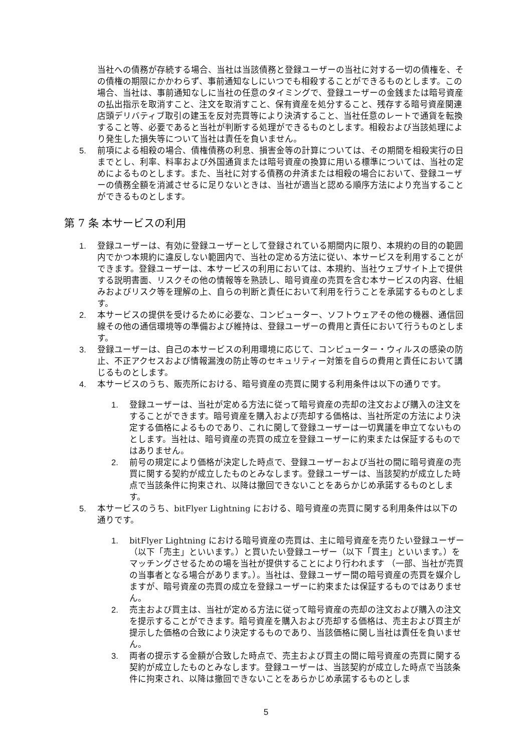当社への債務が存続する場合、当社は当該債務と登録ユーザーの当社に対する一切の債権を、その債権の期限にかかわらず、事前通知なしにいつでも相殺することができるものとします。この場合、当社は、事前通知なしに当社の任意のタイミングで、登録ユーザーの金銭または暗号資産の払出指示を取消すこと、注文を取消すこと、保有資産を処分すること、残存する暗号資産関連店頭デリバティブ取引の建玉を反対売買等により決済すること、当社任意のレートで通貨を転換すること等、必要であると当社が判断する処理ができるものとします。相殺および当該処理により発生した損失等について当社は責任を負いません。
5. 前項による相殺の場合、債権債務の利息、損害金等の計算については、その期間を相殺実行の日までとし、利率、料率および外国通貨または暗号資産の換算に用いる標準については、当社の定めによるものとします。また、当社に対する債務の弁済または相殺の場合において、登録ユーザーの債務全額を消滅させるに足りないときは、当社が適当と認める順序方法により充当することができるものとします。
第 7 条 本サービスの利用
1. 登録ユーザーは、有効に登録ユーザーとして登録されている期間内に限り、本規約の目的の範囲内でかつ本規約に違反しない範囲内で、当社の定める方法に従い、本サービスを利用することができます。登録ユーザーは、本サービスの利用においては、本規約、当社ウェブサイト上で提供する説明書面、リスクその他の情報等を熟読し、暗号資産の売買を含む本サービスの内容、仕組みおよびリスク等を理解の上、自らの判断と責任において利用を行うことを承諾するものとします。
2. 本サービスの提供を受けるために必要な、コンピューター、ソフトウェアその他の機器、通信回線その他の通信環境等の準備および維持は、登録ユーザーの費用と責任において行うものとします。
3. 登録ユーザーは、自己の本サービスの利用環境に応じて、コンピューター・ウィルスの感染の防止、不正アクセスおよび情報漏洩の防止等のセキュリティー対策を自らの費用と責任において講じるものとします。
4. 本サービスのうち、販売所における、暗号資産の売買に関する利用条件は以下の通りです。
1. 登録ユーザーは、当社が定める方法に従って暗号資産の売却の注文および購入の注文をすることができます。暗号資産を購入および売却する価格は、当社所定の方法により決定する価格によるものであり、これに関して登録ユーザーは一切異議を申立てないものとします。当社は、暗号資産の売買の成立を登録ユーザーに約束または保証するものではありません。
2. 前号の規定により価格が決定した時点で、登録ユーザーおよび当社の間に暗号資産の売買に関する契約が成立したものとみなします。登録ユーザーは、当該契約が成立した時点で当該条件に拘束され、以降は撤回できないことをあらかじめ承諾するものとします。
5. 本サービスのうち、bitFlyer Lightning における、暗号資産の売買に関する利用条件は以下の通りです。
1. bitFlyer Lightning における暗号資産の売買は、主に暗号資産を売りたい登録ユーザー（以下「売主」といいます。）と買いたい登録ユーザー（以下「買主」といいます。）をマッチングさせるための場を当社が提供することにより行われます （一部、当社が売買の当事者となる場合があります。）。当社は、登録ユーザー間の暗号資産の売買を媒介しますが、暗号資産の売買の成立を登録ユーザーに約束または保証するものではありません。
2. 売主および買主は、当社が定める方法に従って暗号資産の売却の注文および購入の注文を提示することができます。暗号資産を購入および売却する価格は、売主および買主が提示した価格の合致により決定するものであり、当該価格に関し当社は責任を負いません。
3. 両者の提示する金額が合致した時点で、売主および買主の間に暗号資産の売買に関する契約が成立したものとみなします。登録ユーザーは、当該契約が成立した時点で当該条件に拘束され、以降は撤回できないことをあらかじめ承諾するものとしま
5